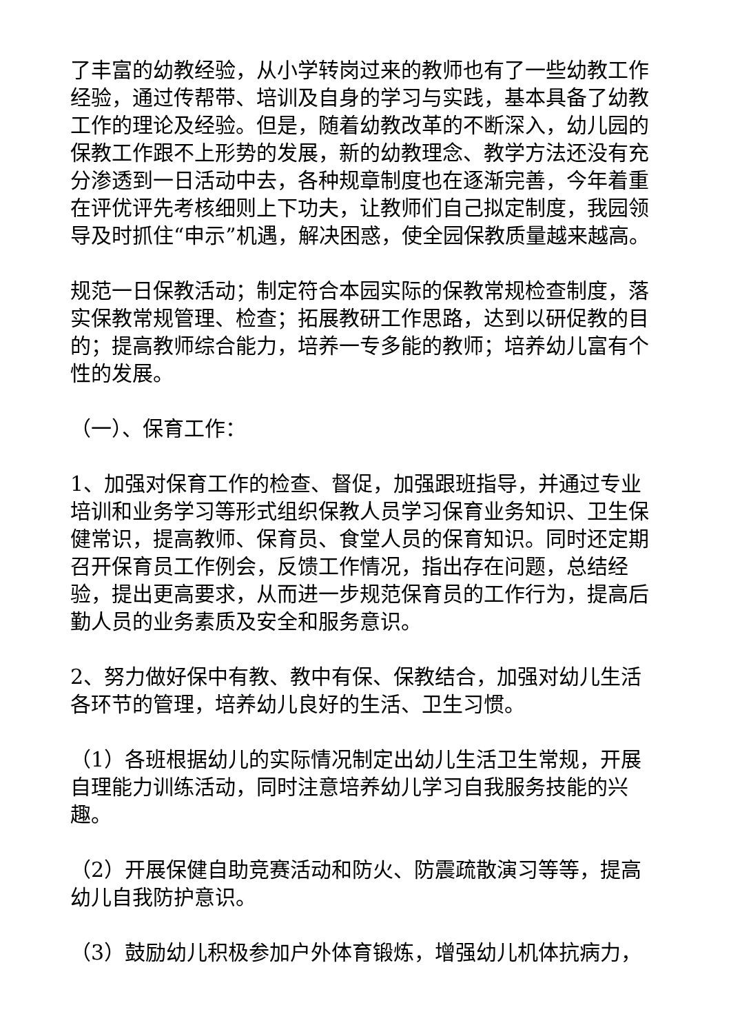了丰富的幼教经验，从小学转岗过来的教师也有了一些幼教工作经验，通过传帮带、培训及自身的学习与实践，基本具备了幼教工作的理论及经验。但是，随着幼教改革的不断深入，幼儿园的保教工作跟不上形势的发展，新的幼教理念、教学方法还没有充分渗透到一日活动中去，各种规章制度也在逐渐完善，今年着重在评优评先考核细则上下功夫，让教师们自己拟定制度，我园领导及时抓住“申示”机遇，解决困惑，使全园保教质量越来越高。
规范一日保教活动；制定符合本园实际的保教常规检查制度，落实保教常规管理、检查；拓展教研工作思路，达到以研促教的目的；提高教师综合能力，培养一专多能的教师；培养幼儿富有个性的发展。
（一）、保育工作：
1、加强对保育工作的检查、督促，加强跟班指导，并通过专业培训和业务学习等形式组织保教人员学习保育业务知识、卫生保健常识，提高教师、保育员、食堂人员的保育知识。同时还定期召开保育员工作例会，反馈工作情况，指出存在问题，总结经验，提出更高要求，从而进一步规范保育员的工作行为，提高后勤人员的业务素质及安全和服务意识。
2、努力做好保中有教、教中有保、保教结合，加强对幼儿生活各环节的管理，培养幼儿良好的生活、卫生习惯。
（1）各班根据幼儿的实际情况制定出幼儿生活卫生常规，开展自理能力训练活动，同时注意培养幼儿学习自我服务技能的兴趣。
（2）开展保健自助竞赛活动和防火、防震疏散演习等等，提高幼儿自我防护意识。
（3）鼓励幼儿积极参加户外体育锻炼，增强幼儿机体抗病力，